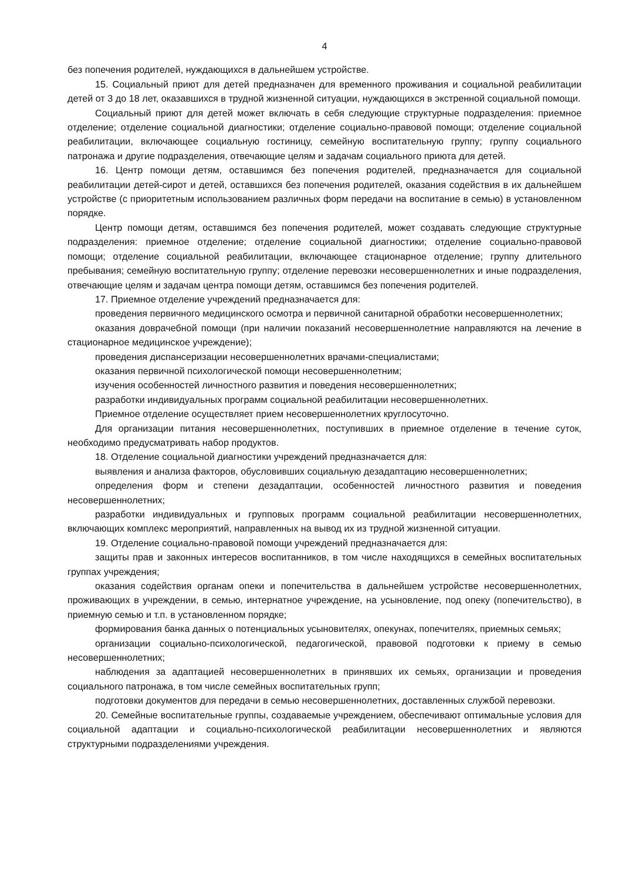4
без попечения родителей, нуждающихся в дальнейшем устройстве.
15. Социальный приют для детей предназначен для временного проживания и социальной реабилитации детей от 3 до 18 лет, оказавшихся в трудной жизненной ситуации, нуждающихся в экстренной социальной помощи.
Социальный приют для детей может включать в себя следующие структурные подразделения: приемное отделение; отделение социальной диагностики; отделение социально-правовой помощи; отделение социальной реабилитации, включающее социальную гостиницу, семейную воспитательную группу; группу социального патронажа и другие подразделения, отвечающие целям и задачам социального приюта для детей.
16. Центр помощи детям, оставшимся без попечения родителей, предназначается для социальной реабилитации детей-сирот и детей, оставшихся без попечения родителей, оказания содействия в их дальнейшем устройстве (с приоритетным использованием различных форм передачи на воспитание в семью) в установленном порядке.
Центр помощи детям, оставшимся без попечения родителей, может создавать следующие структурные подразделения: приемное отделение; отделение социальной диагностики; отделение социально-правовой помощи; отделение социальной реабилитации, включающее стационарное отделение; группу длительного пребывания; семейную воспитательную группу; отделение перевозки несовершеннолетних и иные подразделения, отвечающие целям и задачам центра помощи детям, оставшимся без попечения родителей.
17. Приемное отделение учреждений предназначается для:
проведения первичного медицинского осмотра и первичной санитарной обработки несовершеннолетних;
оказания доврачебной помощи (при наличии показаний несовершеннолетние направляются на лечение в стационарное медицинское учреждение);
проведения диспансеризации несовершеннолетних врачами-специалистами;
оказания первичной психологической помощи несовершеннолетним;
изучения особенностей личностного развития и поведения несовершеннолетних;
разработки индивидуальных программ социальной реабилитации несовершеннолетних.
Приемное отделение осуществляет прием несовершеннолетних круглосуточно.
Для организации питания несовершеннолетних, поступивших в приемное отделение в течение суток, необходимо предусматривать набор продуктов.
18. Отделение социальной диагностики учреждений предназначается для:
выявления и анализа факторов, обусловивших социальную дезадаптацию несовершеннолетних;
определения форм и степени дезадаптации, особенностей личностного развития и поведения несовершеннолетних;
разработки индивидуальных и групповых программ социальной реабилитации несовершеннолетних, включающих комплекс мероприятий, направленных на вывод их из трудной жизненной ситуации.
19. Отделение социально-правовой помощи учреждений предназначается для:
защиты прав и законных интересов воспитанников, в том числе находящихся в семейных воспитательных группах учреждения;
оказания содействия органам опеки и попечительства в дальнейшем устройстве несовершеннолетних, проживающих в учреждении, в семью, интернатное учреждение, на усыновление, под опеку (попечительство), в приемную семью и т.п. в установленном порядке;
формирования банка данных о потенциальных усыновителях, опекунах, попечителях, приемных семьях;
организации социально-психологической, педагогической, правовой подготовки к приему в семью несовершеннолетних;
наблюдения за адаптацией несовершеннолетних в принявших их семьях, организации и проведения социального патронажа, в том числе семейных воспитательных групп;
подготовки документов для передачи в семью несовершеннолетних, доставленных службой перевозки.
20. Семейные воспитательные группы, создаваемые учреждением, обеспечивают оптимальные условия для социальной адаптации и социально-психологической реабилитации несовершеннолетних и являются структурными подразделениями учреждения.